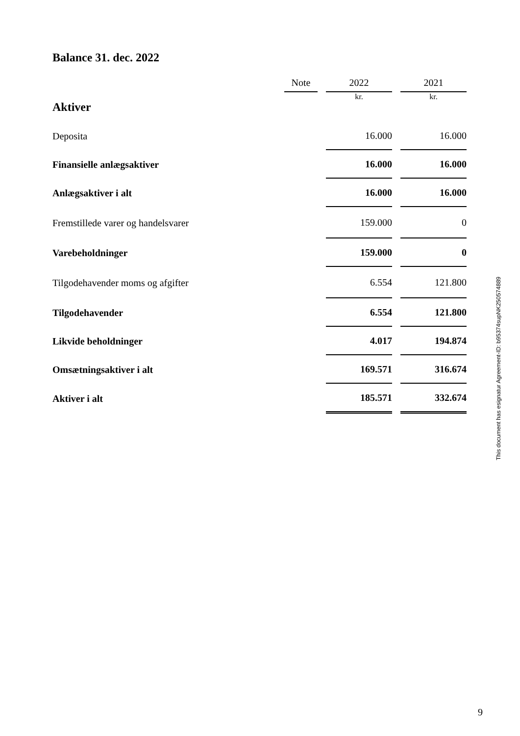Balance 31. dec. 2022
| | Note | | 2022 | | 2021 |
| --- | --- | --- | --- | --- | --- |
| Aktiver | | | kr. | | kr. |
| Deposita | | | 16.000 | | 16.000 |
| Finansielle anlægsaktiver | | | 16.000 | | 16.000 |
| Anlægsaktiver i alt | | | 16.000 | | 16.000 |
| Fremstillede varer og handelsvarer | | | 159.000 | | 0 |
| Varebeholdninger | | | 159.000 | | 0 |
| Tilgodehavender moms og afgifter | | | 6.554 | | 121.800 |
| Tilgodehavender | | | 6.554 | | 121.800 |
| Likvide beholdninger | | | 4.017 | | 194.874 |
| Omsætningsaktiver i alt | | | 169.571 | | 316.674 |
| Aktiver i alt | | | 185.571 | | 332.674 |
This document has esignatur Agreement-ID: b95374supNK250574889
9